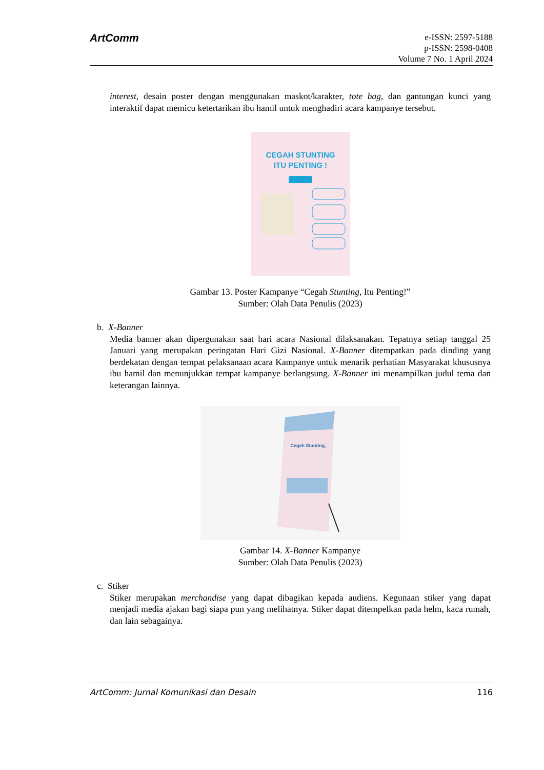ArtComm
e-ISSN: 2597-5188
p-ISSN: 2598-0408
Volume 7 No. 1 April 2024
interest, desain poster dengan menggunakan maskot/karakter, tote bag, dan gantungan kunci yang interaktif dapat memicu ketertarikan ibu hamil untuk menghadiri acara kampanye tersebut.
CEGAH STUNTING
ITU PENTING !
Gambar 13. Poster Kampanye “Cegah Stunting, Itu Penting!”
Sumber: Olah Data Penulis (2023)
b. X-Banner
Media banner akan dipergunakan saat hari acara Nasional dilaksanakan. Tepatnya setiap tanggal 25 Januari yang merupakan peringatan Hari Gizi Nasional. X-Banner ditempatkan pada dinding yang berdekatan dengan tempat pelaksanaan acara Kampanye untuk menarik perhatian Masyarakat khususnya ibu hamil dan menunjukkan tempat kampanye berlangsung. X-Banner ini menampilkan judul tema dan keterangan lainnya.
Cegah Stunting,
Gambar 14. X-Banner Kampanye
Sumber: Olah Data Penulis (2023)
c. Stiker
Stiker merupakan merchandise yang dapat dibagikan kepada audiens. Kegunaan stiker yang dapat menjadi media ajakan bagi siapa pun yang melihatnya. Stiker dapat ditempelkan pada helm, kaca rumah, dan lain sebagainya.
ArtComm: Jurnal Komunikasi dan Desain 116